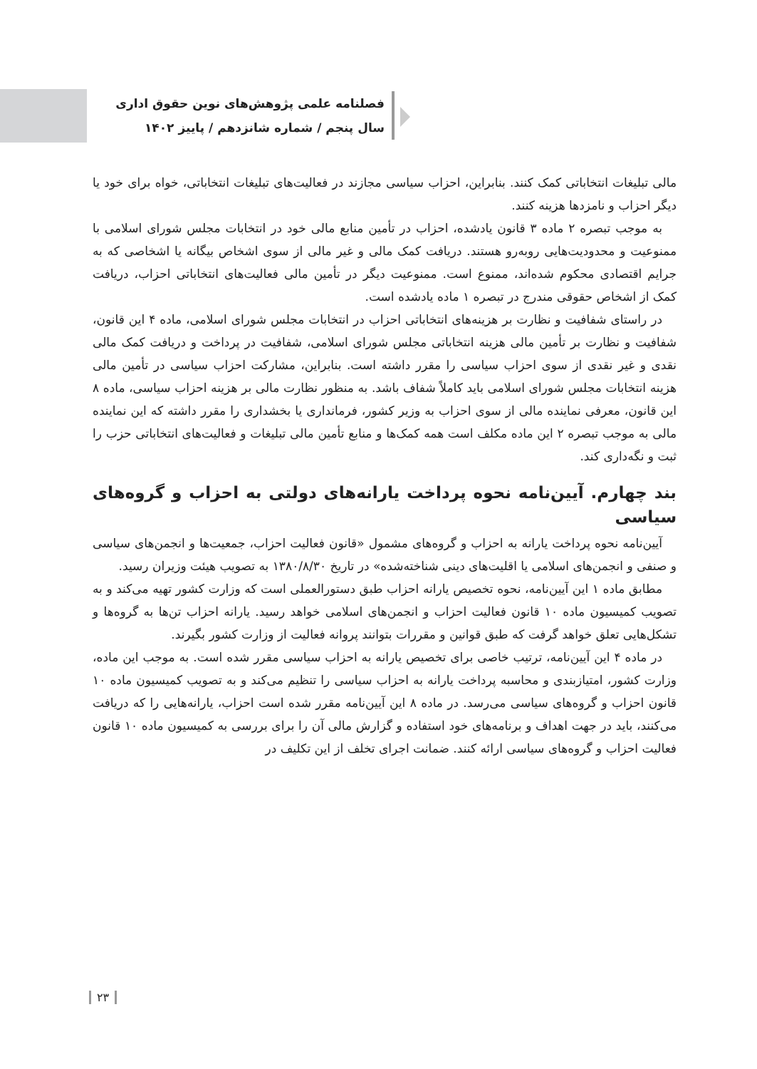فصلنامه علمی پژوهش‌های نوین حقوق اداری
سال پنجم / شماره شانزدهم / پاییز ۱۴۰۲
مالی تبلیغات انتخاباتی کمک کنند. بنابراین، احزاب سیاسی مجازند در فعالیت‌های تبلیغات انتخاباتی، خواه برای خود یا دیگر احزاب و نامزدها هزینه کنند.
به موجب تبصره ۲ ماده ۳ قانون یادشده، احزاب در تأمین منابع مالی خود در انتخابات مجلس شورای اسلامی با ممنوعیت و محدودیت‌هایی روبه‌رو هستند. دریافت کمک مالی و غیر مالی از سوی اشخاص بیگانه یا اشخاصی که به جرایم اقتصادی محکوم شده‌اند، ممنوع است. ممنوعیت دیگر در تأمین مالی فعالیت‌های انتخاباتی احزاب، دریافت کمک از اشخاص حقوقی مندرج در تبصره ۱ ماده یادشده است.
در راستای شفافیت و نظارت بر هزینه‌های انتخاباتی احزاب در انتخابات مجلس شورای اسلامی، ماده ۴ این قانون، شفافیت و نظارت بر تأمین مالی هزینه انتخاباتی مجلس شورای اسلامی، شفافیت در پرداخت و دریافت کمک مالی نقدی و غیر نقدی از سوی احزاب سیاسی را مقرر داشته است. بنابراین، مشارکت احزاب سیاسی در تأمین مالی هزینه انتخابات مجلس شورای اسلامی باید کاملاً شفاف باشد. به منظور نظارت مالی بر هزینه احزاب سیاسی، ماده ۸ این قانون، معرفی نماینده مالی از سوی احزاب به وزیر کشور، فرمانداری یا بخشداری را مقرر داشته که این نماینده مالی به موجب تبصره ۲ این ماده مکلف است همه کمک‌ها و منابع تأمین مالی تبلیغات و فعالیت‌های انتخاباتی حزب را ثبت و نگه‌داری کند.
بند چهارم. آیین‌نامه نحوه پرداخت یارانه‌های دولتی به احزاب و گروه‌های سیاسی
آیین‌نامه نحوه پرداخت یارانه به احزاب و گروه‌های مشمول «قانون فعالیت احزاب، جمعیت‌ها و انجمن‌های سیاسی و صنفی و انجمن‌های اسلامی یا اقلیت‌های دینی شناخته‌شده» در تاریخ ۱۳۸۰/۸/۳۰ به تصویب هیئت وزیران رسید.
مطابق ماده ۱ این آیین‌نامه، نحوه تخصیص یارانه احزاب طبق دستورالعملی است که وزارت کشور تهیه می‌کند و به تصویب کمیسیون ماده ۱۰ قانون فعالیت احزاب و انجمن‌های اسلامی خواهد رسید. یارانه احزاب تن‌ها به گروه‌ها و تشکل‌هایی تعلق خواهد گرفت که طبق قوانین و مقررات بتوانند پروانه فعالیت از وزارت کشور بگیرند.
در ماده ۴ این آیین‌نامه، ترتیب خاصی برای تخصیص یارانه به احزاب سیاسی مقرر شده است. به موجب این ماده، وزارت کشور، امتیازبندی و محاسبه پرداخت یارانه به احزاب سیاسی را تنظیم می‌کند و به تصویب کمیسیون ماده ۱۰ قانون احزاب و گروه‌های سیاسی می‌رسد. در ماده ۸ این آیین‌نامه مقرر شده است احزاب، یارانه‌هایی را که دریافت می‌کنند، باید در جهت اهداف و برنامه‌های خود استفاده و گزارش مالی آن را برای بررسی به کمیسیون ماده ۱۰ قانون فعالیت احزاب و گروه‌های سیاسی ارائه کنند. ضمانت اجرای تخلف از این تکلیف در
۲۳